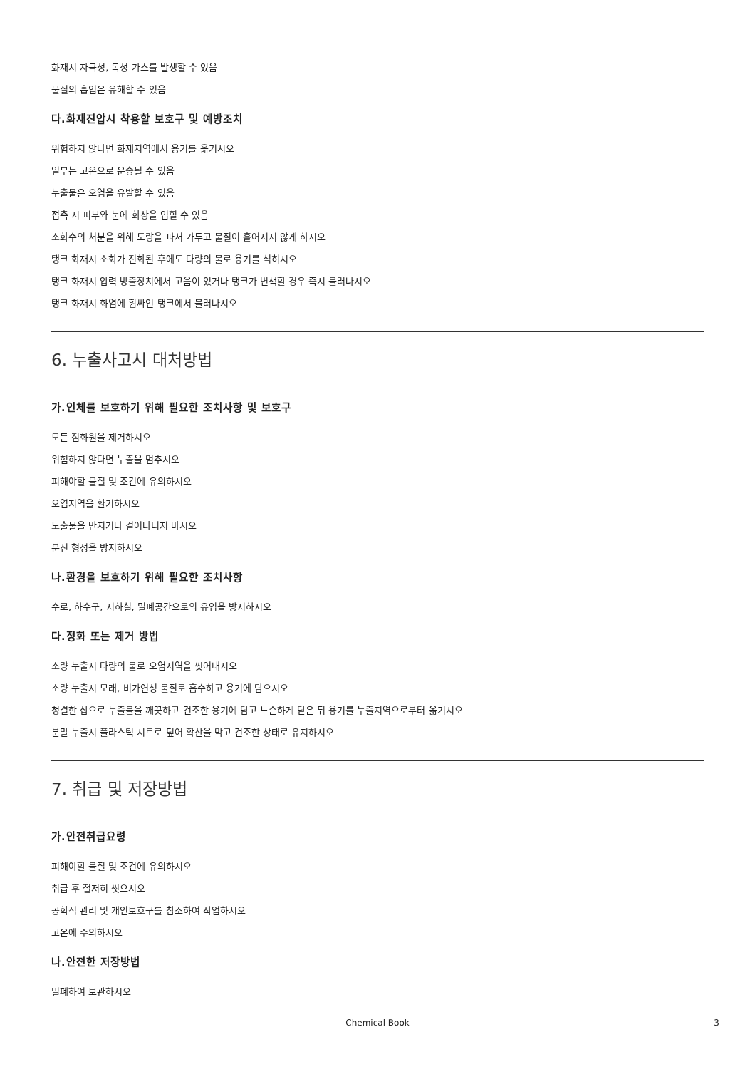화재시 자극성, 독성 가스를 발생할 수 있음
물질의 흡입은 유해할 수 있음
다.화재진압시 착용할 보호구 및 예방조치
위험하지 않다면 화재지역에서 용기를 옮기시오
일부는 고온으로 운송될 수 있음
누출물은 오염을 유발할 수 있음
접촉 시 피부와 눈에 화상을 입힐 수 있음
소화수의 처분을 위해 도랑을 파서 가두고 물질이 흩어지지 않게 하시오
탱크 화재시 소화가 진화된 후에도 다량의 물로 용기를 식히시오
탱크 화재시 압력 방출장치에서 고음이 있거나 탱크가 변색할 경우 즉시 물러나시오
탱크 화재시 화염에 휩싸인 탱크에서 물러나시오
6. 누출사고시 대처방법
가.인체를 보호하기 위해 필요한 조치사항 및 보호구
모든 점화원을 제거하시오
위험하지 않다면 누출을 멈추시오
피해야할 물질 및 조건에 유의하시오
오염지역을 환기하시오
노출물을 만지거나 걸어다니지 마시오
분진 형성을 방지하시오
나.환경을 보호하기 위해 필요한 조치사항
수로, 하수구, 지하실, 밀폐공간으로의 유입을 방지하시오
다.정화 또는 제거 방법
소량 누출시 다량의 물로 오염지역을 씻어내시오
소량 누출시 모래, 비가연성 물질로 흡수하고 용기에 담으시오
청결한 삽으로 누출물을 깨끗하고 건조한 용기에 담고 느슨하게 닫은 뒤 용기를 누출지역으로부터 옮기시오
분말 누출시 플라스틱 시트로 덮어 확산을 막고 건조한 상태로 유지하시오
7. 취급 및 저장방법
가.안전취급요령
피해야할 물질 및 조건에 유의하시오
취급 후 철저히 씻으시오
공학적 관리 및 개인보호구를 참조하여 작업하시오
고온에 주의하시오
나.안전한 저장방법
밀폐하여 보관하시오
Chemical Book 3